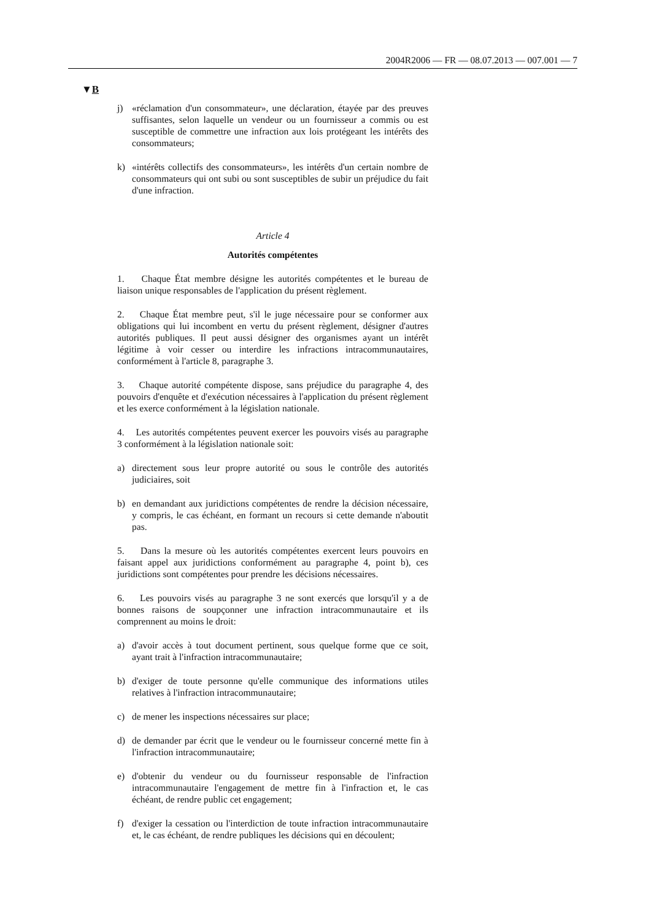2004R2006 — FR — 08.07.2013 — 007.001 — 7
▼B
j) «réclamation d'un consommateur», une déclaration, étayée par des preuves suffisantes, selon laquelle un vendeur ou un fournisseur a commis ou est susceptible de commettre une infraction aux lois protégeant les intérêts des consommateurs;
k) «intérêts collectifs des consommateurs», les intérêts d'un certain nombre de consommateurs qui ont subi ou sont susceptibles de subir un préjudice du fait d'une infraction.
Article 4
Autorités compétentes
1. Chaque État membre désigne les autorités compétentes et le bureau de liaison unique responsables de l'application du présent règlement.
2. Chaque État membre peut, s'il le juge nécessaire pour se conformer aux obligations qui lui incombent en vertu du présent règlement, désigner d'autres autorités publiques. Il peut aussi désigner des organismes ayant un intérêt légitime à voir cesser ou interdire les infractions intracommunautaires, conformément à l'article 8, paragraphe 3.
3. Chaque autorité compétente dispose, sans préjudice du paragraphe 4, des pouvoirs d'enquête et d'exécution nécessaires à l'application du présent règlement et les exerce conformément à la législation nationale.
4. Les autorités compétentes peuvent exercer les pouvoirs visés au paragraphe 3 conformément à la législation nationale soit:
a) directement sous leur propre autorité ou sous le contrôle des autorités judiciaires, soit
b) en demandant aux juridictions compétentes de rendre la décision nécessaire, y compris, le cas échéant, en formant un recours si cette demande n'aboutit pas.
5. Dans la mesure où les autorités compétentes exercent leurs pouvoirs en faisant appel aux juridictions conformément au paragraphe 4, point b), ces juridictions sont compétentes pour prendre les décisions nécessaires.
6. Les pouvoirs visés au paragraphe 3 ne sont exercés que lorsqu'il y a de bonnes raisons de soupçonner une infraction intracommunautaire et ils comprennent au moins le droit:
a) d'avoir accès à tout document pertinent, sous quelque forme que ce soit, ayant trait à l'infraction intracommunautaire;
b) d'exiger de toute personne qu'elle communique des informations utiles relatives à l'infraction intracommunautaire;
c) de mener les inspections nécessaires sur place;
d) de demander par écrit que le vendeur ou le fournisseur concerné mette fin à l'infraction intracommunautaire;
e) d'obtenir du vendeur ou du fournisseur responsable de l'infraction intracommunautaire l'engagement de mettre fin à l'infraction et, le cas échéant, de rendre public cet engagement;
f) d'exiger la cessation ou l'interdiction de toute infraction intracommunautaire et, le cas échéant, de rendre publiques les décisions qui en découlent;